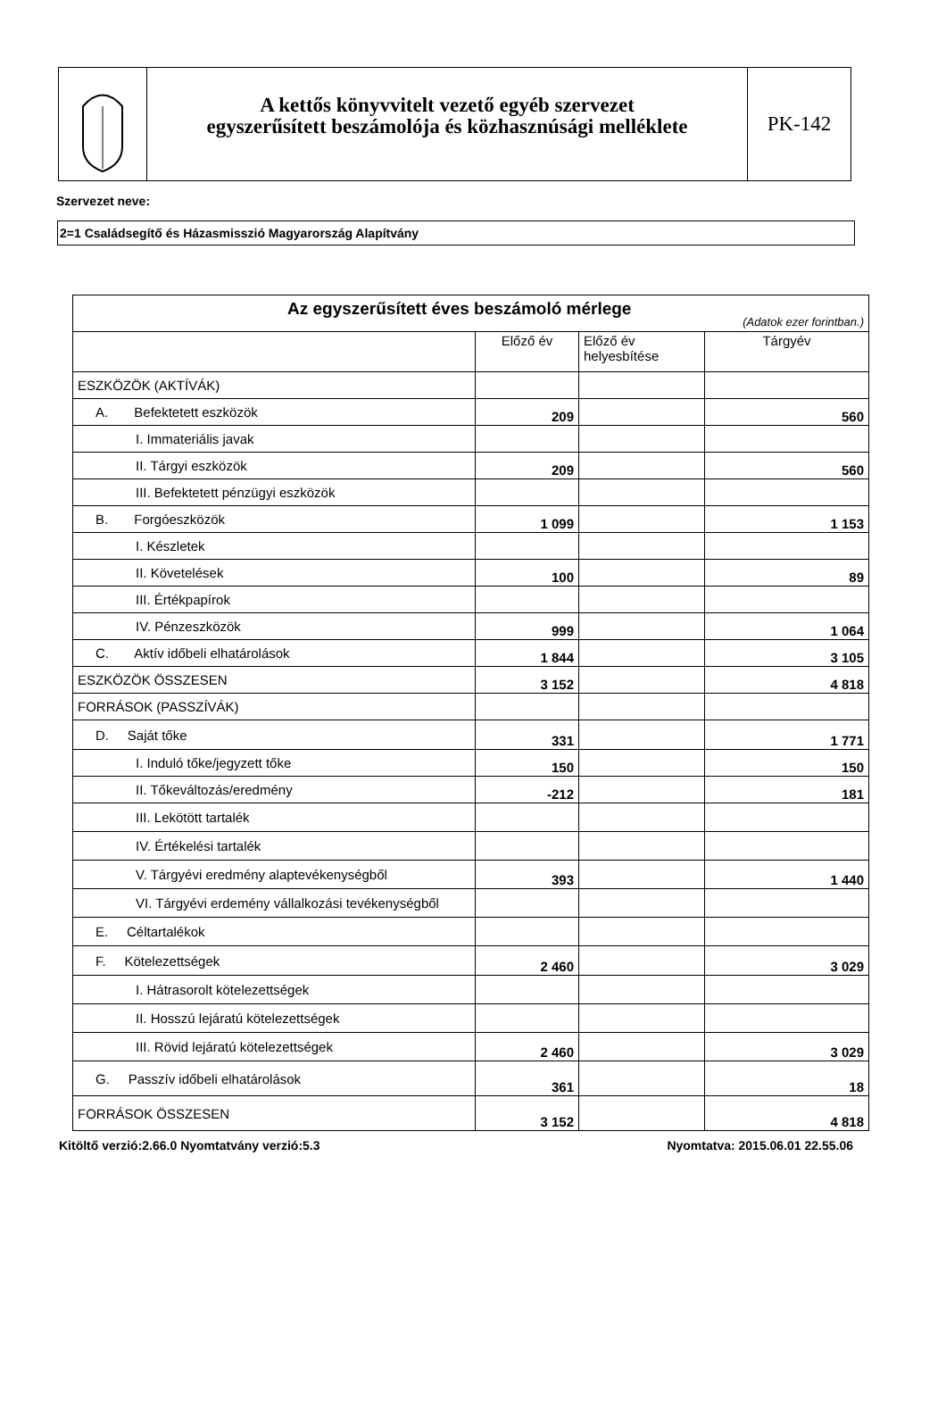A kettős könyvvitelt vezető egyéb szervezet
egyszerűsített beszámolója és közhasznúsági melléklete
PK-142
Szervezet neve:
2=1 Családsegítő és Házasmisszió Magyarország Alapítvány
| Az egyszerűsített éves beszámoló mérlege (Adatok ezer forintban.) | | | |
| | Előző év | Előző év helyesbítése | Tárgyév |
| ESZKÖZÖK (AKTÍVÁK) | | | |
| A. Befektetett eszközök | 209 | | 560 |
| I. Immateriális javak | | | |
| II. Tárgyi eszközök | 209 | | 560 |
| III. Befektetett pénzügyi eszközök | | | |
| B. Forgóeszközök | 1 099 | | 1 153 |
| I. Készletek | | | |
| II. Követelések | 100 | | 89 |
| III. Értékpapírok | | | |
| IV. Pénzeszközök | 999 | | 1 064 |
| C. Aktív időbeli elhatárolások | 1 844 | | 3 105 |
| ESZKÖZÖK ÖSSZESEN | 3 152 | | 4 818 |
| FORRÁSOK (PASSZÍVÁK) | | | |
| D. Saját tőke | 331 | | 1 771 |
| I. Induló tőke/jegyzett tőke | 150 | | 150 |
| II. Tőkeváltozás/eredmény | -212 | | 181 |
| III. Lekötött tartalék | | | |
| IV. Értékelési tartalék | | | |
| V. Tárgyévi eredmény alaptevékenységből | 393 | | 1 440 |
| VI. Tárgyévi erdemény vállalkozási tevékenységből | | | |
| E. Céltartalékok | | | |
| F. Kötelezettségek | 2 460 | | 3 029 |
| I. Hátrasorolt kötelezettségek | | | |
| II. Hosszú lejáratú kötelezettségek | | | |
| III. Rövid lejáratú kötelezettségek | 2 460 | | 3 029 |
| G. Passzív időbeli elhatárolások | 361 | | 18 |
| FORRÁSOK ÖSSZESEN | 3 152 | | 4 818 |
Kitöltő verzió:2.66.0 Nyomtatvány verzió:5.3 Nyomtatva: 2015.06.01 22.55.06